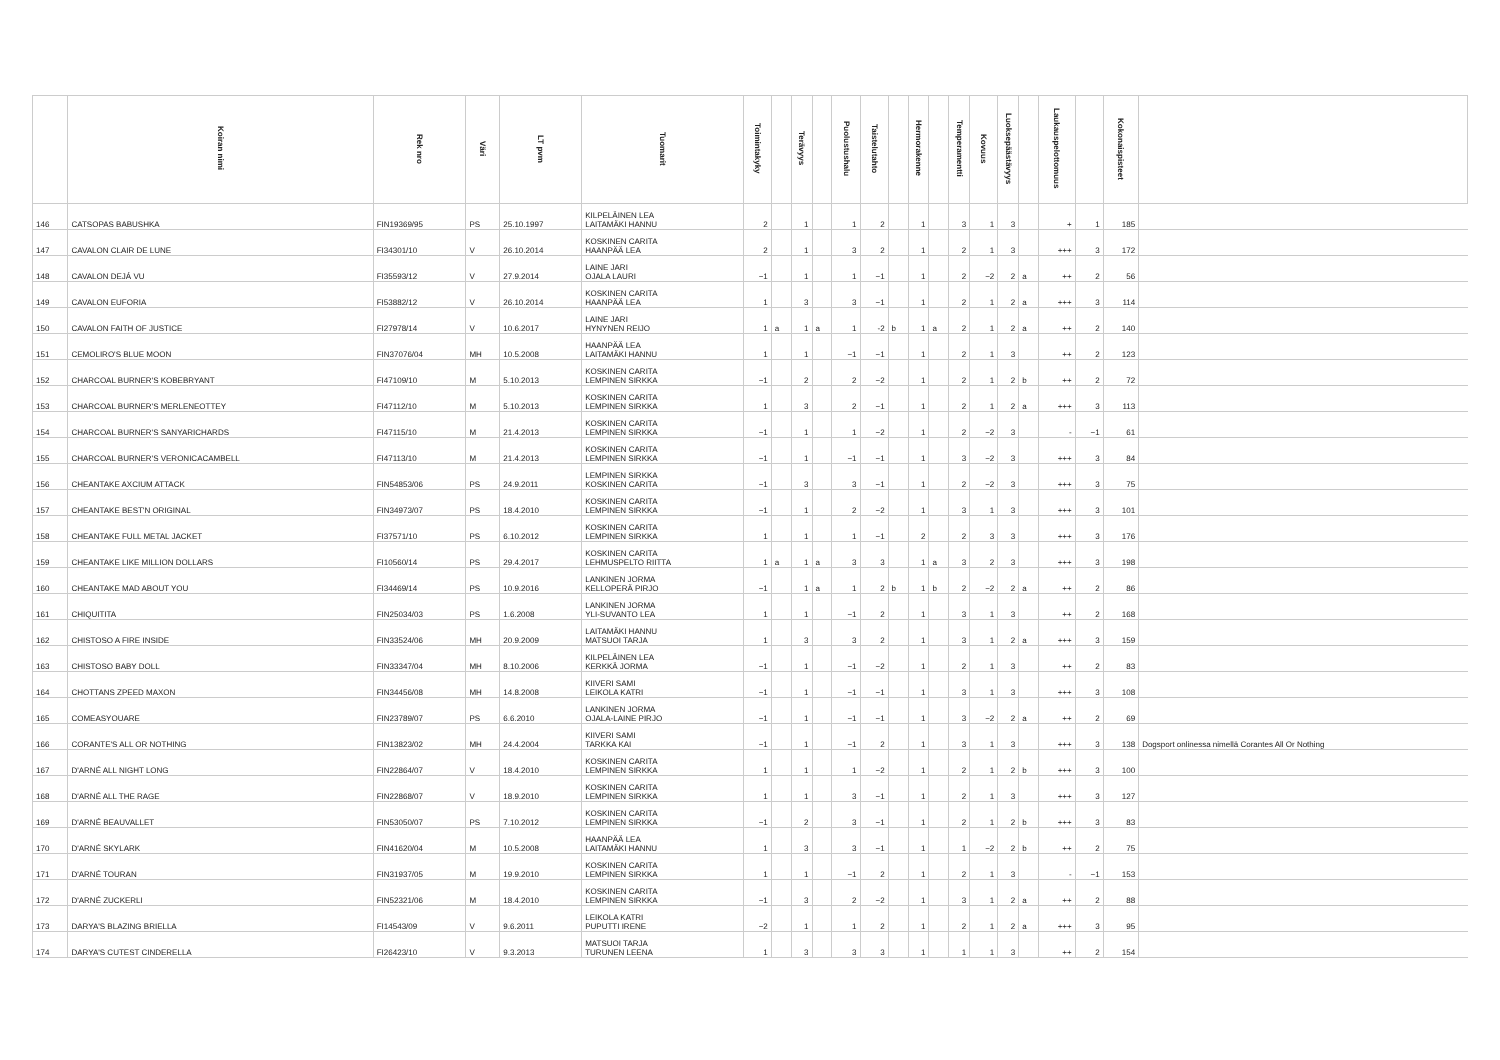| | Koiran nimi | Rek nro | Väri | LT pvm | Tuomarit | Toimintakyky | | Terävyys | | Puolustushalu | Taistelutahto | | Hermorakenne | | Temperamentti | Kovuus | Luoksepäästävyys | | Laukauspelottomuus | | Kokonaispisteet | |
| --- | --- | --- | --- | --- | --- | --- | --- | --- | --- | --- | --- | --- | --- | --- | --- | --- | --- | --- | --- | --- | --- | --- |
| 146 | CATSOPAS BABUSHKA | FIN19369/95 | PS | 25.10.1997 | KILPELÄINEN LEA LAITAMÄKI HANNU | 2 | | 1 | | 1 | 2 | | 1 | | 3 | 1 | 3 | | + | 1 | 185 | |
| 147 | CAVALON CLAIR DE LUNE | FI34301/10 | V | 26.10.2014 | KOSKINEN CARITA HAANPÄÄ LEA | 2 | | 1 | | 3 | 2 | | 1 | | 2 | 1 | 3 | | +++ | 3 | 172 | |
| 148 | CAVALON DEJÁ VU | FI35593/12 | V | 27.9.2014 | LAINE JARI OJALA LAURI | −1 | | 1 | | 1 | −1 | | 1 | | 2 | −2 | 2 | a | ++ | 2 | 56 | |
| 149 | CAVALON EUFORIA | FI53882/12 | V | 26.10.2014 | KOSKINEN CARITA HAANPÄÄ LEA | 1 | | 3 | | 3 | −1 | | 1 | | 2 | 1 | 2 | a | +++ | 3 | 114 | |
| 150 | CAVALON FAITH OF JUSTICE | FI27978/14 | V | 10.6.2017 | LAINE JARI HYNYNEN REIJO | 1 | a | 1 | a | 1 | -2 | b | 1 | a | 2 | 1 | 2 | a | ++ | 2 | 140 | |
| 151 | CEMOLIRO'S BLUE MOON | FIN37076/04 | MH | 10.5.2008 | HAANPÄÄ LEA LAITAMÄKI HANNU | 1 | | 1 | | −1 | −1 | | 1 | | 2 | 1 | 3 | | ++ | 2 | 123 | |
| 152 | CHARCOAL BURNER'S KOBEBRYANT | FI47109/10 | M | 5.10.2013 | KOSKINEN CARITA LEMPINEN SIRKKA | −1 | | 2 | | 2 | −2 | | 1 | | 2 | 1 | 2 | b | ++ | 2 | 72 | |
| 153 | CHARCOAL BURNER'S MERLENEOTTEY | FI47112/10 | M | 5.10.2013 | KOSKINEN CARITA LEMPINEN SIRKKA | 1 | | 3 | | 2 | −1 | | 1 | | 2 | 1 | 2 | a | +++ | 3 | 113 | |
| 154 | CHARCOAL BURNER'S SANYARICHARDS | FI47115/10 | M | 21.4.2013 | KOSKINEN CARITA LEMPINEN SIRKKA | −1 | | 1 | | 1 | −2 | | 1 | | 2 | −2 | 3 | | - | −1 | 61 | |
| 155 | CHARCOAL BURNER'S VERONICACAMBELL | FI47113/10 | M | 21.4.2013 | KOSKINEN CARITA LEMPINEN SIRKKA | −1 | | 1 | | −1 | −1 | | 1 | | 3 | −2 | 3 | | +++ | 3 | 84 | |
| 156 | CHEANTAKE AXCIUM ATTACK | FIN54853/06 | PS | 24.9.2011 | LEMPINEN SIRKKA KOSKINEN CARITA | −1 | | 3 | | 3 | −1 | | 1 | | 2 | −2 | 3 | | +++ | 3 | 75 | |
| 157 | CHEANTAKE BEST'N ORIGINAL | FIN34973/07 | PS | 18.4.2010 | KOSKINEN CARITA LEMPINEN SIRKKA | −1 | | 1 | | 2 | −2 | | 1 | | 3 | 1 | 3 | | +++ | 3 | 101 | |
| 158 | CHEANTAKE FULL METAL JACKET | FI37571/10 | PS | 6.10.2012 | KOSKINEN CARITA LEMPINEN SIRKKA | 1 | | 1 | | 1 | −1 | | 2 | | 2 | 3 | 3 | | +++ | 3 | 176 | |
| 159 | CHEANTAKE LIKE MILLION DOLLARS | FI10560/14 | PS | 29.4.2017 | KOSKINEN CARITA LEHMUSPELTO RIITTA | 1 | a | 1 | a | 3 | 3 | | 1 | a | 3 | 2 | 3 | | +++ | 3 | 198 | |
| 160 | CHEANTAKE MAD ABOUT YOU | FI34469/14 | PS | 10.9.2016 | LANKINEN JORMA KELLOPERÄ PIRJO | −1 | | 1 | a | 1 | 2 | b | 1 | b | 2 | −2 | 2 | a | ++ | 2 | 86 | |
| 161 | CHIQUITITA | FIN25034/03 | PS | 1.6.2008 | LANKINEN JORMA YLI-SUVANTO LEA | 1 | | 1 | | −1 | 2 | | 1 | | 3 | 1 | 3 | | ++ | 2 | 168 | |
| 162 | CHISTOSO A FIRE INSIDE | FIN33524/06 | MH | 20.9.2009 | LAITAMÄKI HANNU MATSUOI TARJA | 1 | | 3 | | 3 | 2 | | 1 | | 3 | 1 | 2 | a | +++ | 3 | 159 | |
| 163 | CHISTOSO BABY DOLL | FIN33347/04 | MH | 8.10.2006 | KILPELÄINEN LEA KERKKÄ JORMA | −1 | | 1 | | −1 | −2 | | 1 | | 2 | 1 | 3 | | ++ | 2 | 83 | |
| 164 | CHOTTANS ZPEED MAXON | FIN34456/08 | MH | 14.8.2008 | KIIVERI SAMI LEIKOLA KATRI | −1 | | 1 | | −1 | −1 | | 1 | | 3 | 1 | 3 | | +++ | 3 | 108 | |
| 165 | COMEASYOUARE | FIN23789/07 | PS | 6.6.2010 | LANKINEN JORMA OJALA-LAINE PIRJO | −1 | | 1 | | −1 | −1 | | 1 | | 3 | −2 | 2 | a | ++ | 2 | 69 | |
| 166 | CORANTE'S ALL OR NOTHING | FIN13823/02 | MH | 24.4.2004 | KIIVERI SAMI TARKKA KAI | −1 | | 1 | | −1 | 2 | | 1 | | 3 | 1 | 3 | | +++ | 3 | 138 | Dogsport onlinessa nimellä Corantes All Or Nothing |
| 167 | D'ARNÉ ALL NIGHT LONG | FIN22864/07 | V | 18.4.2010 | KOSKINEN CARITA LEMPINEN SIRKKA | 1 | | 1 | | 1 | −2 | | 1 | | 2 | 1 | 2 | b | +++ | 3 | 100 | |
| 168 | D'ARNÉ ALL THE RAGE | FIN22868/07 | V | 18.9.2010 | KOSKINEN CARITA LEMPINEN SIRKKA | 1 | | 1 | | 3 | −1 | | 1 | | 2 | 1 | 3 | | +++ | 3 | 127 | |
| 169 | D'ARNÉ BEAUVALLET | FIN53050/07 | PS | 7.10.2012 | KOSKINEN CARITA LEMPINEN SIRKKA | −1 | | 2 | | 3 | −1 | | 1 | | 2 | 1 | 2 | b | +++ | 3 | 83 | |
| 170 | D'ARNÉ SKYLARK | FIN41620/04 | M | 10.5.2008 | HAANPÄÄ LEA LAITAMÄKI HANNU | 1 | | 3 | | 3 | −1 | | 1 | | 1 | −2 | 2 | b | ++ | 2 | 75 | |
| 171 | D'ARNÉ TOURAN | FIN31937/05 | M | 19.9.2010 | KOSKINEN CARITA LEMPINEN SIRKKA | 1 | | 1 | | −1 | 2 | | 1 | | 2 | 1 | 3 | | - | −1 | 153 | |
| 172 | D'ARNÉ ZUCKERLI | FIN52321/06 | M | 18.4.2010 | KOSKINEN CARITA LEMPINEN SIRKKA | −1 | | 3 | | 2 | −2 | | 1 | | 3 | 1 | 2 | a | ++ | 2 | 88 | |
| 173 | DARYA'S BLAZING BRIELLA | FI14543/09 | V | 9.6.2011 | LEIKOLA KATRI PUPUTTI IRENE | −2 | | 1 | | 1 | 2 | | 1 | | 2 | 1 | 2 | a | +++ | 3 | 95 | |
| 174 | DARYA'S CUTEST CINDERELLA | FI26423/10 | V | 9.3.2013 | MATSUOI TARJA TURUNEN LEENA | 1 | | 3 | | 3 | 3 | | 1 | | 1 | 1 | 3 | | ++ | 2 | 154 | |